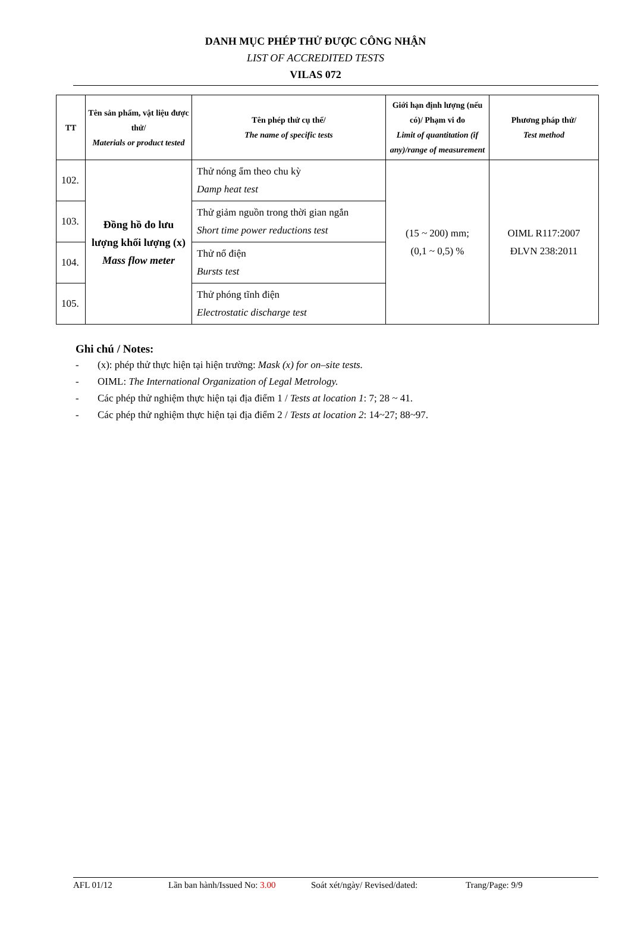DANH MỤC PHÉP THỬ ĐƯỢC CÔNG NHẬN
LIST OF ACCREDITED TESTS
VILAS 072
| TT | Tên sản phẩm, vật liệu được thử/ Materials or product tested | Tên phép thử cụ thể/ The name of specific tests | Giới hạn định lượng (nếu có)/ Phạm vi đo Limit of quantitation (if any)/range of measurement | Phương pháp thử/ Test method |
| --- | --- | --- | --- | --- |
| 102. | Đồng hồ đo lưu lượng khối lượng (x) Mass flow meter | Thử nóng ẩm theo chu kỳ Damp heat test | (15 ~ 200) mm; (0,1 ~ 0,5) % | OIML R117:2007 ĐLVN 238:2011 |
| 103. | | Thử giảm nguồn trong thời gian ngắn Short time power reductions test | | |
| 104. | | Thử nổ điện Bursts test | | |
| 105. | | Thử phóng tĩnh điện Electrostatic discharge test | | |
Ghi chú / Notes:
- (x): phép thử thực hiện tại hiện trường: Mask (x) for on–site tests.
- OIML: The International Organization of Legal Metrology.
- Các phép thử nghiệm thực hiện tại địa điểm 1 / Tests at location 1: 7; 28 ~ 41.
- Các phép thử nghiệm thực hiện tại địa điểm 2 / Tests at location 2: 14~27; 88~97.
AFL 01/12 Lần ban hành/Issued No: 3.00 Soát xét/ngày/ Revised/dated: Trang/Page: 9/9